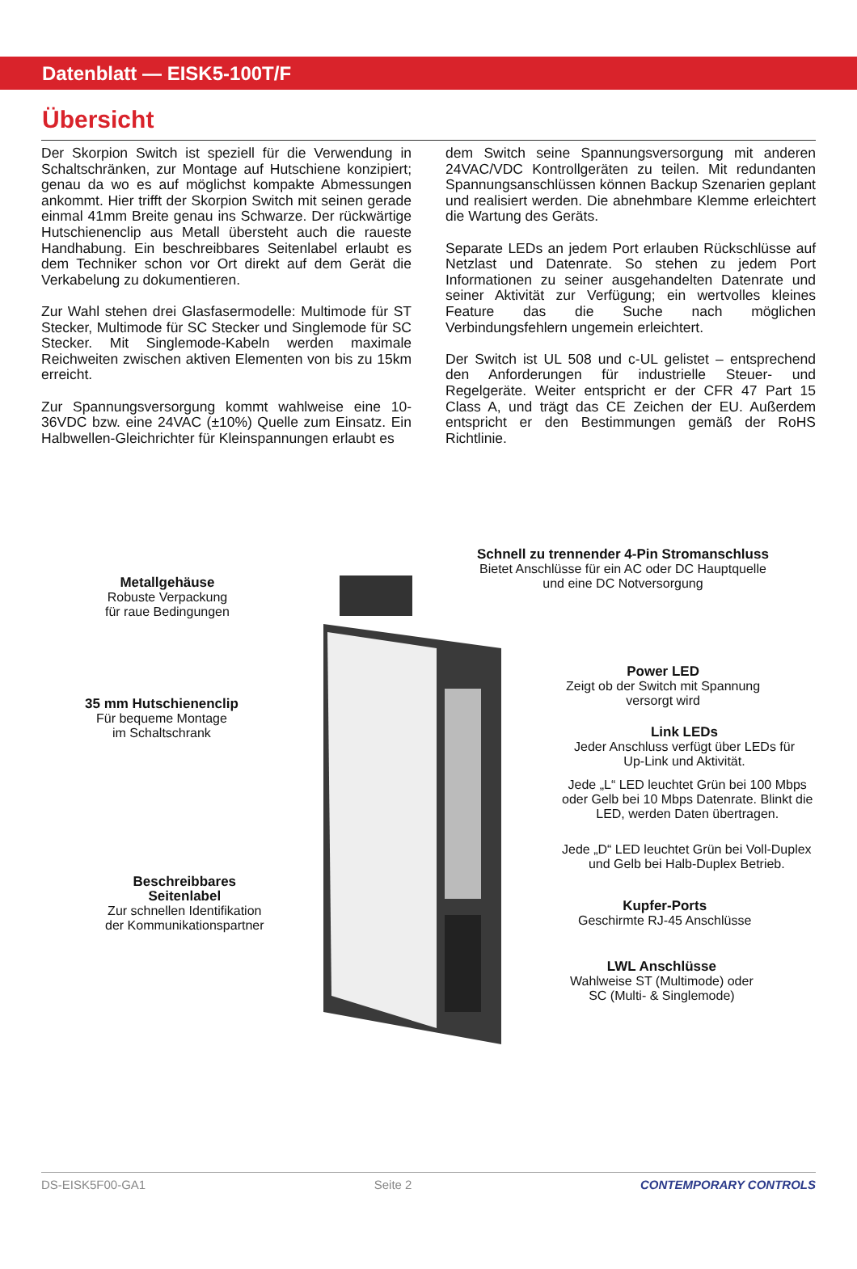Datenblatt — EISK5-100T/F
Übersicht
Der Skorpion Switch ist speziell für die Verwendung in Schaltschränken, zur Montage auf Hutschiene konzipiert; genau da wo es auf möglichst kompakte Abmessungen ankommt. Hier trifft der Skorpion Switch mit seinen gerade einmal 41mm Breite genau ins Schwarze. Der rückwärtige Hutschienenclip aus Metall übersteht auch die raueste Handhabung. Ein beschreibbares Seitenlabel erlaubt es dem Techniker schon vor Ort direkt auf dem Gerät die Verkabelung zu dokumentieren.
Zur Wahl stehen drei Glasfasermodelle: Multimode für ST Stecker, Multimode für SC Stecker und Singlemode für SC Stecker. Mit Singlemode-Kabeln werden maximale Reichweiten zwischen aktiven Elementen von bis zu 15km erreicht.
Zur Spannungsversorgung kommt wahlweise eine 10-36VDC bzw. eine 24VAC (±10%) Quelle zum Einsatz. Ein Halbwellen-Gleichrichter für Kleinspannungen erlaubt es
dem Switch seine Spannungsversorgung mit anderen 24VAC/VDC Kontrollgeräten zu teilen. Mit redundanten Spannungsanschlüssen können Backup Szenarien geplant und realisiert werden. Die abnehmbare Klemme erleichtert die Wartung des Geräts.
Separate LEDs an jedem Port erlauben Rückschlüsse auf Netzlast und Datenrate. So stehen zu jedem Port Informationen zu seiner ausgehandelten Datenrate und seiner Aktivität zur Verfügung; ein wertvolles kleines Feature das die Suche nach möglichen Verbindungsfehlern ungemein erleichtert.
Der Switch ist UL 508 und c-UL gelistet – entsprechend den Anforderungen für industrielle Steuer- und Regelgeräte. Weiter entspricht er der CFR 47 Part 15 Class A, und trägt das CE Zeichen der EU. Außerdem entspricht er den Bestimmungen gemäß der RoHS Richtlinie.
Metallgehäuse
Robuste Verpackung
für raue Bedingungen
Schnell zu trennender 4-Pin Stromanschluss
Bietet Anschlüsse für ein AC oder DC Hauptquelle
und eine DC Notversorgung
Power LED
Zeigt ob der Switch mit Spannung
versorgt wird
35 mm Hutschienenclip
Für bequeme Montage
im Schaltschrank
Link LEDs
Jeder Anschluss verfügt über LEDs für
Up-Link und Aktivität.
Jede „L“ LED leuchtet Grün bei 100 Mbps
oder Gelb bei 10 Mbps Datenrate. Blinkt die
LED, werden Daten übertragen.
Jede „D“ LED leuchtet Grün bei Voll-Duplex
und Gelb bei Halb-Duplex Betrieb.
Beschreibbares
Seitenlabel
Zur schnellen Identifikation
der Kommunikationspartner
Kupfer-Ports
Geschirmte RJ-45 Anschlüsse
LWL Anschlüsse
Wahlweise ST (Multimode) oder
SC (Multi- & Singlemode)
DS-EISK5F00-GA1 Seite 2 CONTEMPORARY CONTROLS